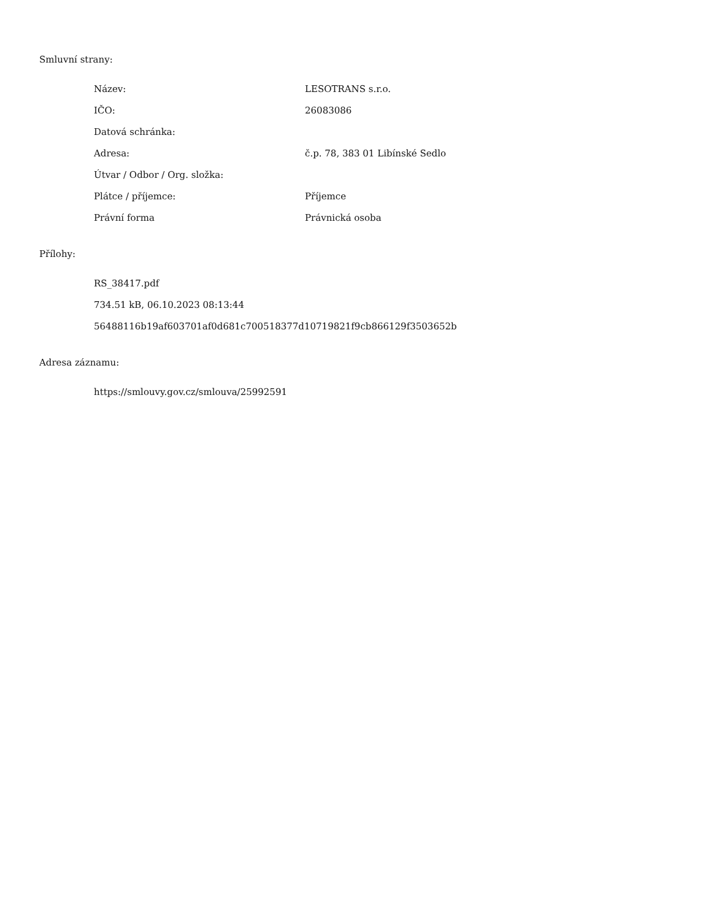Smluvní strany:
| Název: | LESOTRANS s.r.o. |
| IČO: | 26083086 |
| Datová schránka: | |
| Adresa: | č.p. 78, 383 01 Libínské Sedlo |
| Útvar / Odbor / Org. složka: | |
| Plátce / příjemce: | Příjemce |
| Právní forma | Právnická osoba |
Přílohy:
RS_38417.pdf
734.51 kB, 06.10.2023 08:13:44
56488116b19af603701af0d681c700518377d10719821f9cb866129f3503652b
Adresa záznamu:
https://smlouvy.gov.cz/smlouva/25992591